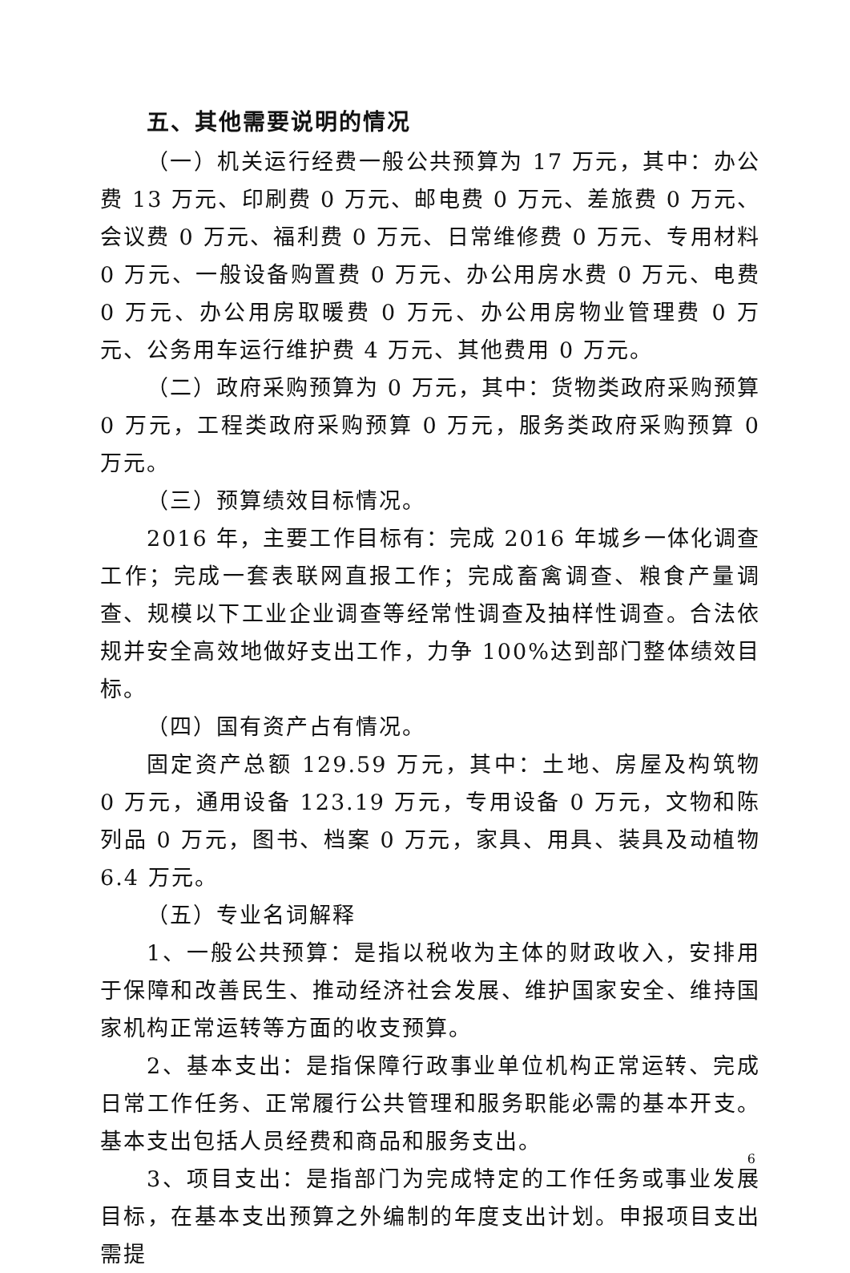五、其他需要说明的情况
（一）机关运行经费一般公共预算为 17 万元，其中：办公费 13 万元、印刷费 0 万元、邮电费 0 万元、差旅费 0 万元、会议费 0 万元、福利费 0 万元、日常维修费 0 万元、专用材料 0 万元、一般设备购置费 0 万元、办公用房水费 0 万元、电费 0 万元、办公用房取暖费 0 万元、办公用房物业管理费 0 万元、公务用车运行维护费 4 万元、其他费用 0 万元。
（二）政府采购预算为 0 万元，其中：货物类政府采购预算 0 万元，工程类政府采购预算 0 万元，服务类政府采购预算 0 万元。
（三）预算绩效目标情况。
2016 年，主要工作目标有：完成 2016 年城乡一体化调查工作；完成一套表联网直报工作；完成畜禽调查、粮食产量调查、规模以下工业企业调查等经常性调查及抽样性调查。合法依规并安全高效地做好支出工作，力争 100%达到部门整体绩效目标。
（四）国有资产占有情况。
固定资产总额 129.59 万元，其中：土地、房屋及构筑物 0 万元，通用设备 123.19 万元，专用设备 0 万元，文物和陈列品 0 万元，图书、档案 0 万元，家具、用具、装具及动植物 6.4 万元。
（五）专业名词解释
1、一般公共预算：是指以税收为主体的财政收入，安排用于保障和改善民生、推动经济社会发展、维护国家安全、维持国家机构正常运转等方面的收支预算。
2、基本支出：是指保障行政事业单位机构正常运转、完成日常工作任务、正常履行公共管理和服务职能必需的基本开支。基本支出包括人员经费和商品和服务支出。
3、项目支出：是指部门为完成特定的工作任务或事业发展目标，在基本支出预算之外编制的年度支出计划。申报项目支出需提
6